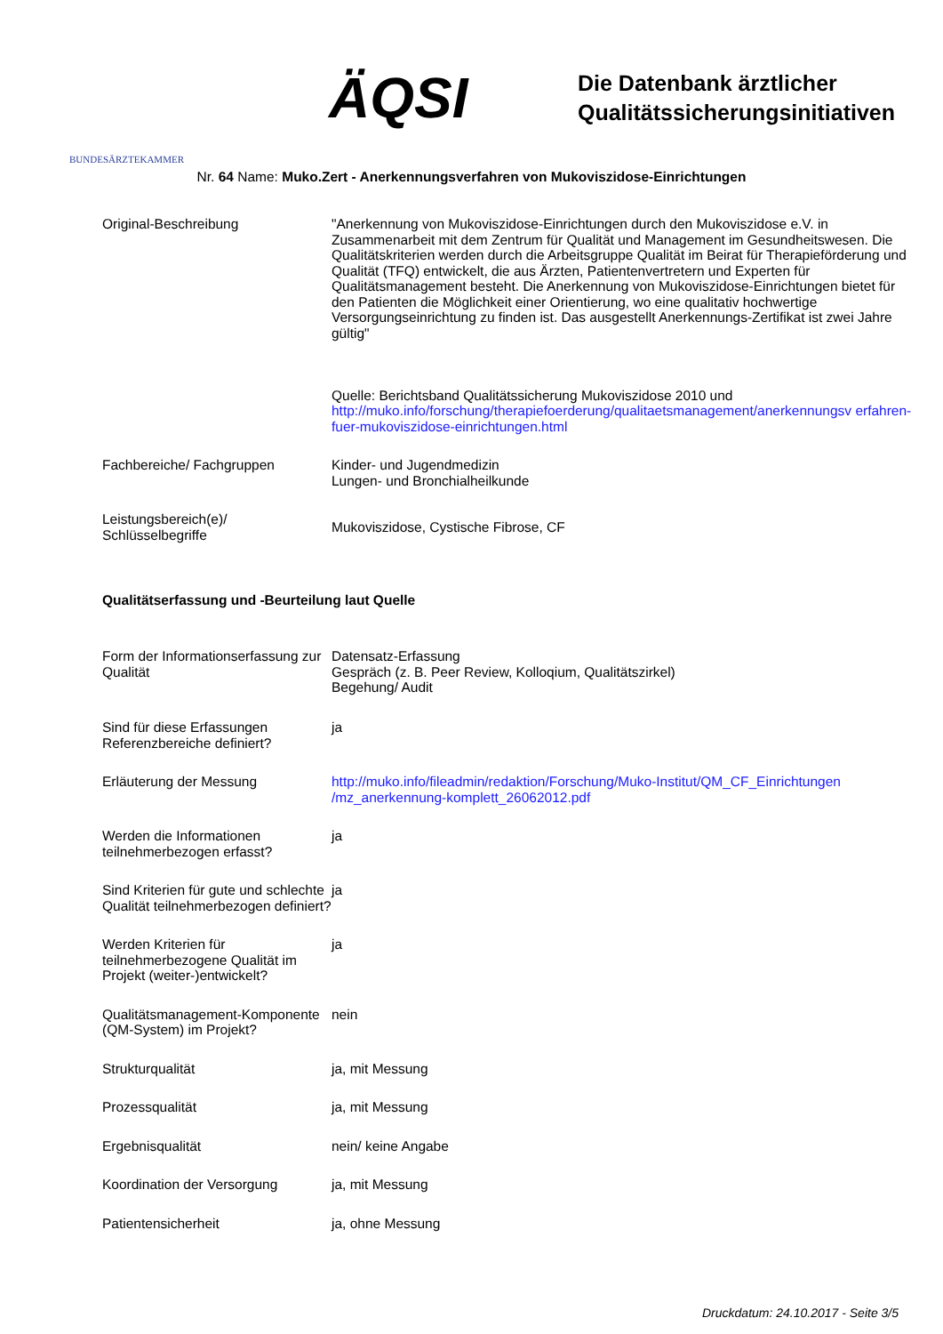BUNDESÄRZTEKAMMER
ÄQSI
Die Datenbank ärztlicher
Qualitätssicherungsinitiativen
Nr. 64 Name: Muko.Zert - Anerkennungsverfahren von Mukoviszidose-Einrichtungen
| Original-Beschreibung | "Anerkennung von Mukoviszidose-Einrichtungen durch den Mukoviszidose e.V. in Zusammenarbeit mit dem Zentrum für Qualität und Management im Gesundheitswesen. Die Qualitätskriterien werden durch die Arbeitsgruppe Qualität im Beirat für Therapieförderung und Qualität (TFQ) entwickelt, die aus Ärzten, Patientenvertretern und Experten für Qualitätsmanagement besteht. Die Anerkennung von Mukoviszidose-Einrichtungen bietet für den Patienten die Möglichkeit einer Orientierung, wo eine qualitativ hochwertige Versorgungseinrichtung zu finden ist. Das ausgestellt Anerkennungs-Zertifikat ist zwei Jahre gültig" Quelle: Berichtsband Qualitätssicherung Mukoviszidose 2010 und http://muko.info/forschung/therapiefoerderung/qualitaetsmanagement/anerkennungsv erfahren-fuer-mukoviszidose-einrichtungen.html |
| Fachbereiche/ Fachgruppen | Kinder- und Jugendmedizin Lungen- und Bronchialheilkunde |
| Leistungsbereich(e)/ Schlüsselbegriffe | Mukoviszidose, Cystische Fibrose, CF |
Qualitätserfassung und -Beurteilung laut Quelle
| Form der Informationserfassung zur Qualität | Datensatz-Erfassung Gespräch (z. B. Peer Review, Kolloqium, Qualitätszirkel) Begehung/ Audit |
| Sind für diese Erfassungen Referenzbereiche definiert? | ja |
| Erläuterung der Messung | http://muko.info/fileadmin/redaktion/Forschung/Muko-Institut/QM_CF_Einrichtungen /mz_anerkennung-komplett_26062012.pdf |
| Werden die Informationen teilnehmerbezogen erfasst? | ja |
| Sind Kriterien für gute und schlechte Qualität teilnehmerbezogen definiert? | ja |
| Werden Kriterien für teilnehmerbezogene Qualität im Projekt (weiter-)entwickelt? | ja |
| Qualitätsmanagement-Komponente (QM-System) im Projekt? | nein |
| Strukturqualität | ja, mit Messung |
| Prozessqualität | ja, mit Messung |
| Ergebnisqualität | nein/ keine Angabe |
| Koordination der Versorgung | ja, mit Messung |
| Patientensicherheit | ja, ohne Messung |
Druckdatum: 24.10.2017 - Seite 3/5